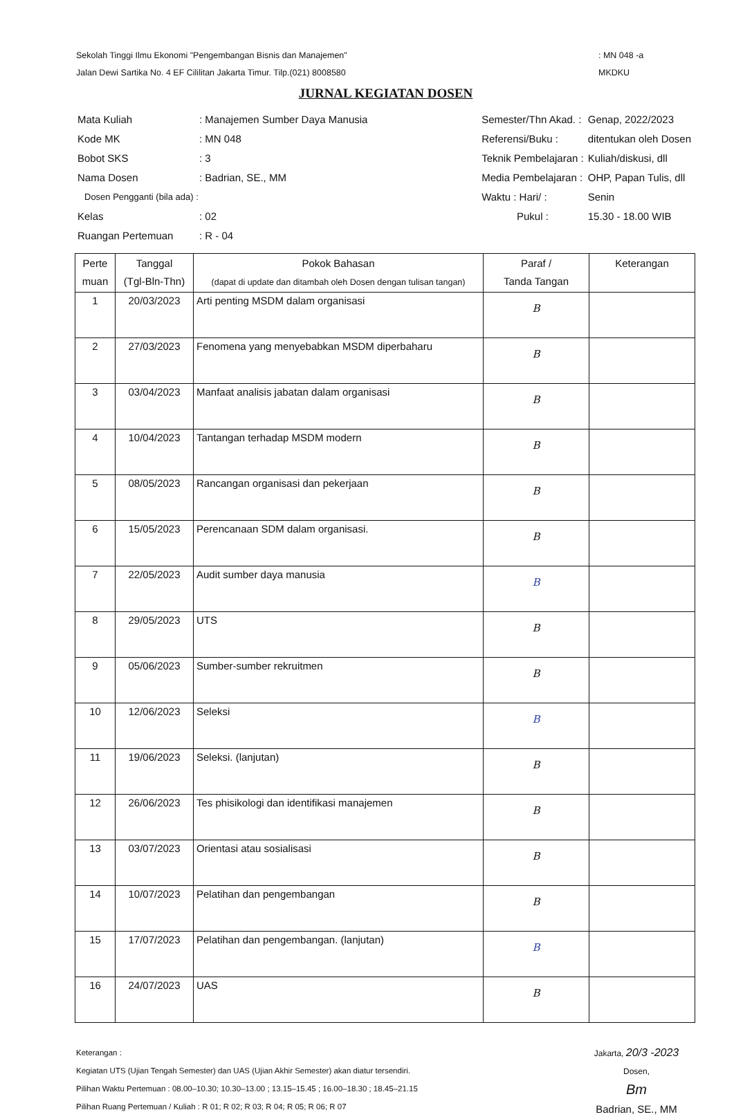Sekolah Tinggi Ilmu Ekonomi "Pengembangan Bisnis dan Manajemen"
Jalan Dewi Sartika No. 4 EF Cililitan Jakarta Timur. Tilp.(021) 8008580
: MN 048 -a
MKDKU
JURNAL KEGIATAN DOSEN
| Mata Kuliah | : Manajemen Sumber Daya Manusia |
| Kode MK | : MN 048 |
| Bobot SKS | : 3 |
| Nama Dosen | : Badrian, SE., MM |
| Dosen Pengganti (bila ada) : | |
| Kelas | : 02 |
| Ruangan Pertemuan | : R - 04 |
| Semester/Thn Akad. : | Genap, 2022/2023 |
| Referensi/Buku : | ditentukan oleh Dosen |
| Teknik Pembelajaran : | Kuliah/diskusi, dll |
| Media Pembelajaran : | OHP, Papan Tulis, dll |
| Waktu : Hari/ : | Senin |
| Pukul : | 15.30 - 18.00 WIB |
| Perte muan | Tanggal (Tgl-Bln-Thn) | Pokok Bahasan (dapat di update dan ditambah oleh Dosen dengan tulisan tangan) | Paraf / Tanda Tangan | Keterangan |
| --- | --- | --- | --- | --- |
| 1 | 20/03/2023 | Arti penting MSDM dalam organisasi | B | |
| 2 | 27/03/2023 | Fenomena yang menyebabkan MSDM diperbaharu | B | |
| 3 | 03/04/2023 | Manfaat analisis jabatan dalam organisasi | B | |
| 4 | 10/04/2023 | Tantangan terhadap MSDM modern | B | |
| 5 | 08/05/2023 | Rancangan organisasi dan pekerjaan | B | |
| 6 | 15/05/2023 | Perencanaan SDM dalam organisasi. | B | |
| 7 | 22/05/2023 | Audit sumber daya manusia | B | |
| 8 | 29/05/2023 | UTS | B | |
| 9 | 05/06/2023 | Sumber-sumber rekruitmen | B | |
| 10 | 12/06/2023 | Seleksi | B | |
| 11 | 19/06/2023 | Seleksi. (lanjutan) | B | |
| 12 | 26/06/2023 | Tes phisikologi dan identifikasi manajemen | B | |
| 13 | 03/07/2023 | Orientasi atau sosialisasi | B | |
| 14 | 10/07/2023 | Pelatihan dan pengembangan | B | |
| 15 | 17/07/2023 | Pelatihan dan pengembangan. (lanjutan) | B | |
| 16 | 24/07/2023 | UAS | B | |
Keterangan :
Kegiatan UTS (Ujian Tengah Semester) dan UAS (Ujian Akhir Semester) akan diatur tersendiri.
Pilihan Waktu Pertemuan : 08.00–10.30; 10.30–13.00 ; 13.15–15.45 ; 16.00–18.30 ; 18.45–21.15
Pilihan Ruang Pertemuan / Kuliah : R 01; R 02; R 03; R 04; R 05; R 06; R 07
Jakarta, 20/3 -2023
Dosen,
Bm
Badrian, SE., MM